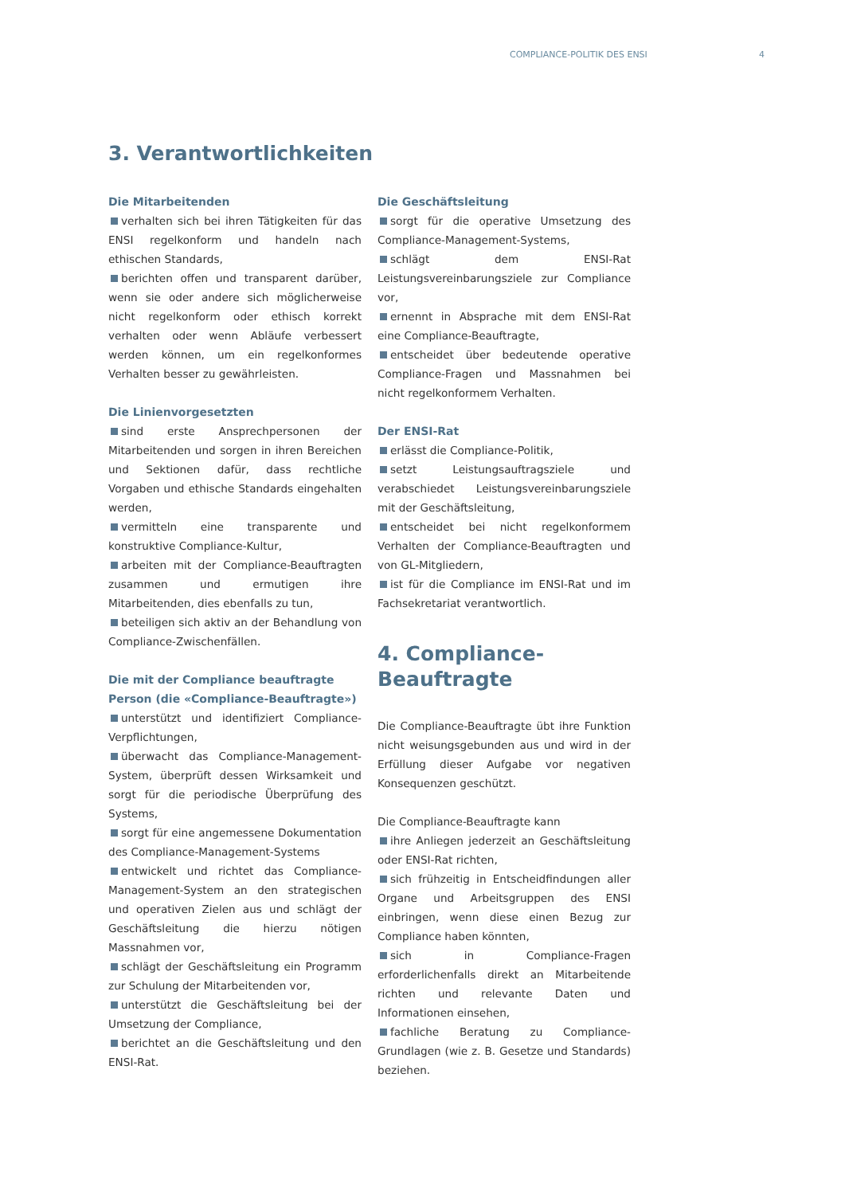COMPLIANCE-POLITIK DES ENSI 4
3. Verantwortlichkeiten
Die Mitarbeitenden
verhalten sich bei ihren Tätigkeiten für das ENSI regelkonform und handeln nach ethischen Standards,
berichten offen und transparent darüber, wenn sie oder andere sich möglicherweise nicht regelkonform oder ethisch korrekt verhalten oder wenn Abläufe verbessert werden können, um ein regelkonformes Verhalten besser zu gewährleisten.
Die Linienvorgesetzten
sind erste Ansprechpersonen der Mitarbeitenden und sorgen in ihren Bereichen und Sektionen dafür, dass rechtliche Vorgaben und ethische Standards eingehalten werden,
vermitteln eine transparente und konstruktive Compliance-Kultur,
arbeiten mit der Compliance-Beauftragten zusammen und ermutigen ihre Mitarbeitenden, dies ebenfalls zu tun,
beteiligen sich aktiv an der Behandlung von Compliance-Zwischenfällen.
Die mit der Compliance beauftragte Person (die «Compliance-Beauftragte»)
unterstützt und identifiziert Compliance-Verpflichtungen,
überwacht das Compliance-Management-System, überprüft dessen Wirksamkeit und sorgt für die periodische Überprüfung des Systems,
sorgt für eine angemessene Dokumentation des Compliance-Management-Systems
entwickelt und richtet das Compliance-Management-System an den strategischen und operativen Zielen aus und schlägt der Geschäftsleitung die hierzu nötigen Massnahmen vor,
schlägt der Geschäftsleitung ein Programm zur Schulung der Mitarbeitenden vor,
unterstützt die Geschäftsleitung bei der Umsetzung der Compliance,
berichtet an die Geschäftsleitung und den ENSI-Rat.
Die Geschäftsleitung
sorgt für die operative Umsetzung des Compliance-Management-Systems,
schlägt dem ENSI-Rat Leistungsvereinbarungsziele zur Compliance vor,
ernennt in Absprache mit dem ENSI-Rat eine Compliance-Beauftragte,
entscheidet über bedeutende operative Compliance-Fragen und Massnahmen bei nicht regelkonformem Verhalten.
Der ENSI-Rat
erlässt die Compliance-Politik,
setzt Leistungsauftragsziele und verabschiedet Leistungsvereinbarungsziele mit der Geschäftsleitung,
entscheidet bei nicht regelkonformem Verhalten der Compliance-Beauftragten und von GL-Mitgliedern,
ist für die Compliance im ENSI-Rat und im Fachsekretariat verantwortlich.
4. Compliance-
Beauftragte
Die Compliance-Beauftragte übt ihre Funktion nicht weisungsgebunden aus und wird in der Erfüllung dieser Aufgabe vor negativen Konsequenzen geschützt.
Die Compliance-Beauftragte kann
ihre Anliegen jederzeit an Geschäftsleitung oder ENSI-Rat richten,
sich frühzeitig in Entscheidfindungen aller Organe und Arbeitsgruppen des ENSI einbringen, wenn diese einen Bezug zur Compliance haben könnten,
sich in Compliance-Fragen erforderlichenfalls direkt an Mitarbeitende richten und relevante Daten und Informationen einsehen,
fachliche Beratung zu Compliance-Grundlagen (wie z. B. Gesetze und Standards) beziehen.